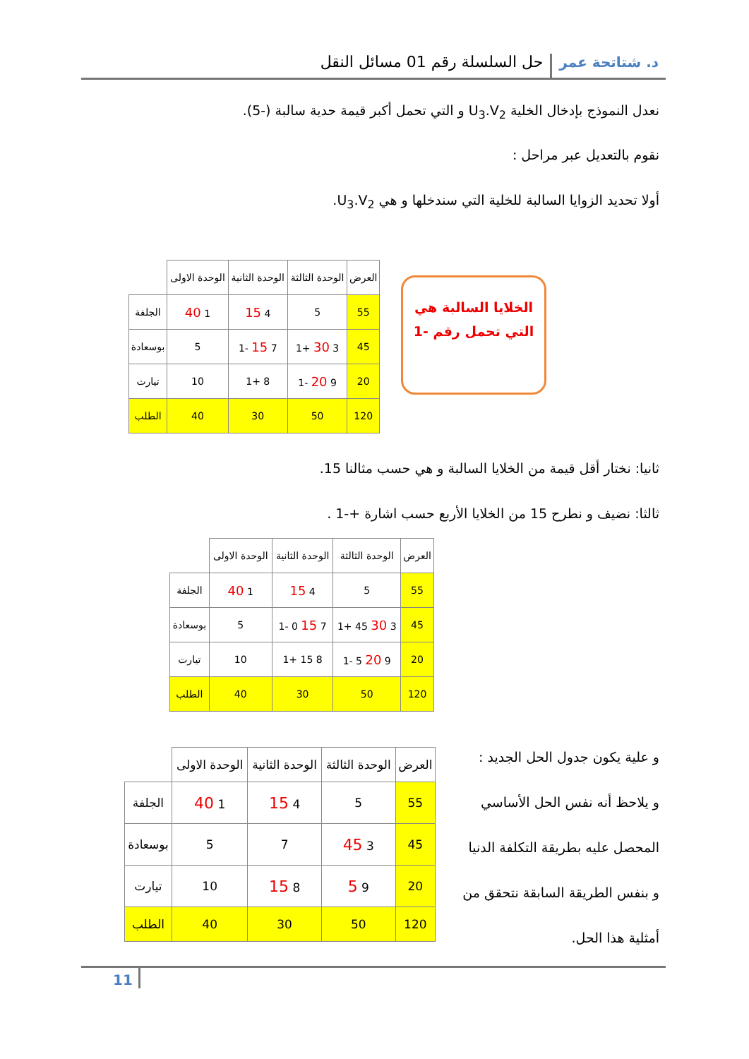د. شتاتحة عمر حل السلسلة رقم 01 مسائل النقل
نعدل النموذج بإدخال الخلية U<sub>3</sub>.V<sub>2</sub> و التي تحمل أكبر قيمة حدية سالبة (-5).
نقوم بالتعديل عبر مراحل :
أولا تحديد الزوايا السالبة للخلية التي سندخلها و هي U<sub>3</sub>.V<sub>2</sub>.
| العرض | الوحدة الثالثة | الوحدة الثانية | الوحدة الاولى | |
| 55 | 5 | 4 15 | 1 40 | الجلفة |
| 45 | 3 30 +1 | 7 15 -1 | 5 | بوسعادة |
| 20 | 9 20 -1 | 8 +1 | 10 | تيارت |
| 120 | 50 | 30 | 40 | الطلب |
الخلايا السالبة هي
التي تحمل رقم -1
ثانيا: نختار أقل قيمة من الخلايا السالبة و هي حسب مثالنا 15.
ثالثا: نضيف و نطرح 15 من الخلايا الأربع حسب اشارة +-1 .
| العرض | الوحدة الثالثة | الوحدة الثانية | الوحدة الاولى | |
| 55 | 5 | 4 15 | 1 40 | الجلفة |
| 45 | 3 30 45 +1 | 7 15 0 -1 | 5 | بوسعادة |
| 20 | 9 20 5 -1 | 8 15 +1 | 10 | تيارت |
| 120 | 50 | 30 | 40 | الطلب |
و علية يكون جدول الحل الجديد :
و يلاحظ أنه نفس الحل الأساسي
المحصل عليه بطريقة التكلفة الدنيا
و بنفس الطريقة السابقة نتحقق من
أمثلية هذا الحل.
| العرض | الوحدة الثالثة | الوحدة الثانية | الوحدة الاولى | |
| 55 | 5 | 4 15 | 1 40 | الجلفة |
| 45 | 3 45 | 7 | 5 | بوسعادة |
| 20 | 9 5 | 8 15 | 10 | تيارت |
| 120 | 50 | 30 | 40 | الطلب |
11